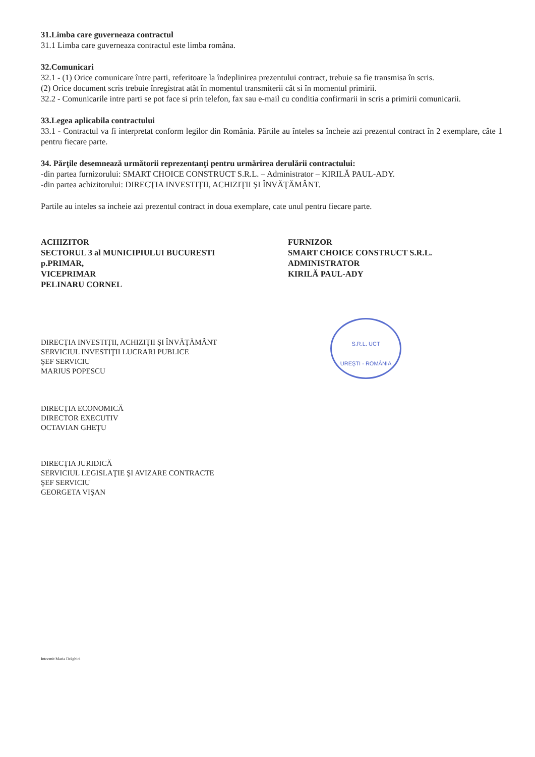31.Limba care guverneaza contractul
31.1 Limba care guverneaza contractul este limba româna.
32.Comunicari
32.1 - (1) Orice comunicare între parti, referitoare la îndeplinirea prezentului contract, trebuie sa fie transmisa în scris.
(2) Orice document scris trebuie înregistrat atât în momentul transmiterii cât si în momentul primirii.
32.2 - Comunicarile intre parti se pot face si prin telefon, fax sau e-mail cu conditia confirmarii in scris a primirii comunicarii.
33.Legea aplicabila contractului
33.1 - Contractul va fi interpretat conform legilor din România. Părtile au înteles sa încheie azi prezentul contract în 2 exemplare, câte 1 pentru fiecare parte.
34. Părţile desemnează următorii reprezentanţi pentru urmărirea derulării contractului:
-din partea furnizorului: SMART CHOICE CONSTRUCT S.R.L. – Administrator – KIRILĂ PAUL-ADY.
-din partea achizitorului: DIRECŢIA INVESTIŢII, ACHIZIŢII ŞI ÎNVĂŢĂMÂNT.
Partile au inteles sa incheie azi prezentul contract in doua exemplare, cate unul pentru fiecare parte.
ACHIZITOR
SECTORUL 3 al MUNICIPIULUI BUCURESTI
p.PRIMAR,
VICEPRIMAR
PELINARU CORNEL
FURNIZOR
SMART CHOICE CONSTRUCT S.R.L.
ADMINISTRATOR
KIRILĂ PAUL-ADY
DIRECŢIA INVESTIŢII, ACHIZIŢII ŞI ÎNVĂŢĂMÂNT
SERVICIUL INVESTIŢII LUCRARI PUBLICE
ŞEF SERVICIU
MARIUS POPESCU
DIRECŢIA ECONOMICĂ
DIRECTOR EXECUTIV
OCTAVIAN GHEŢU
DIRECŢIA JURIDICĂ
SERVICIUL LEGISLAŢIE ŞI AVIZARE CONTRACTE
ŞEF SERVICIU
GEORGETA VIŞAN
Intocmit Maria Drăghici
S.R.L. UCT
UREŞTI - ROMÂNIA